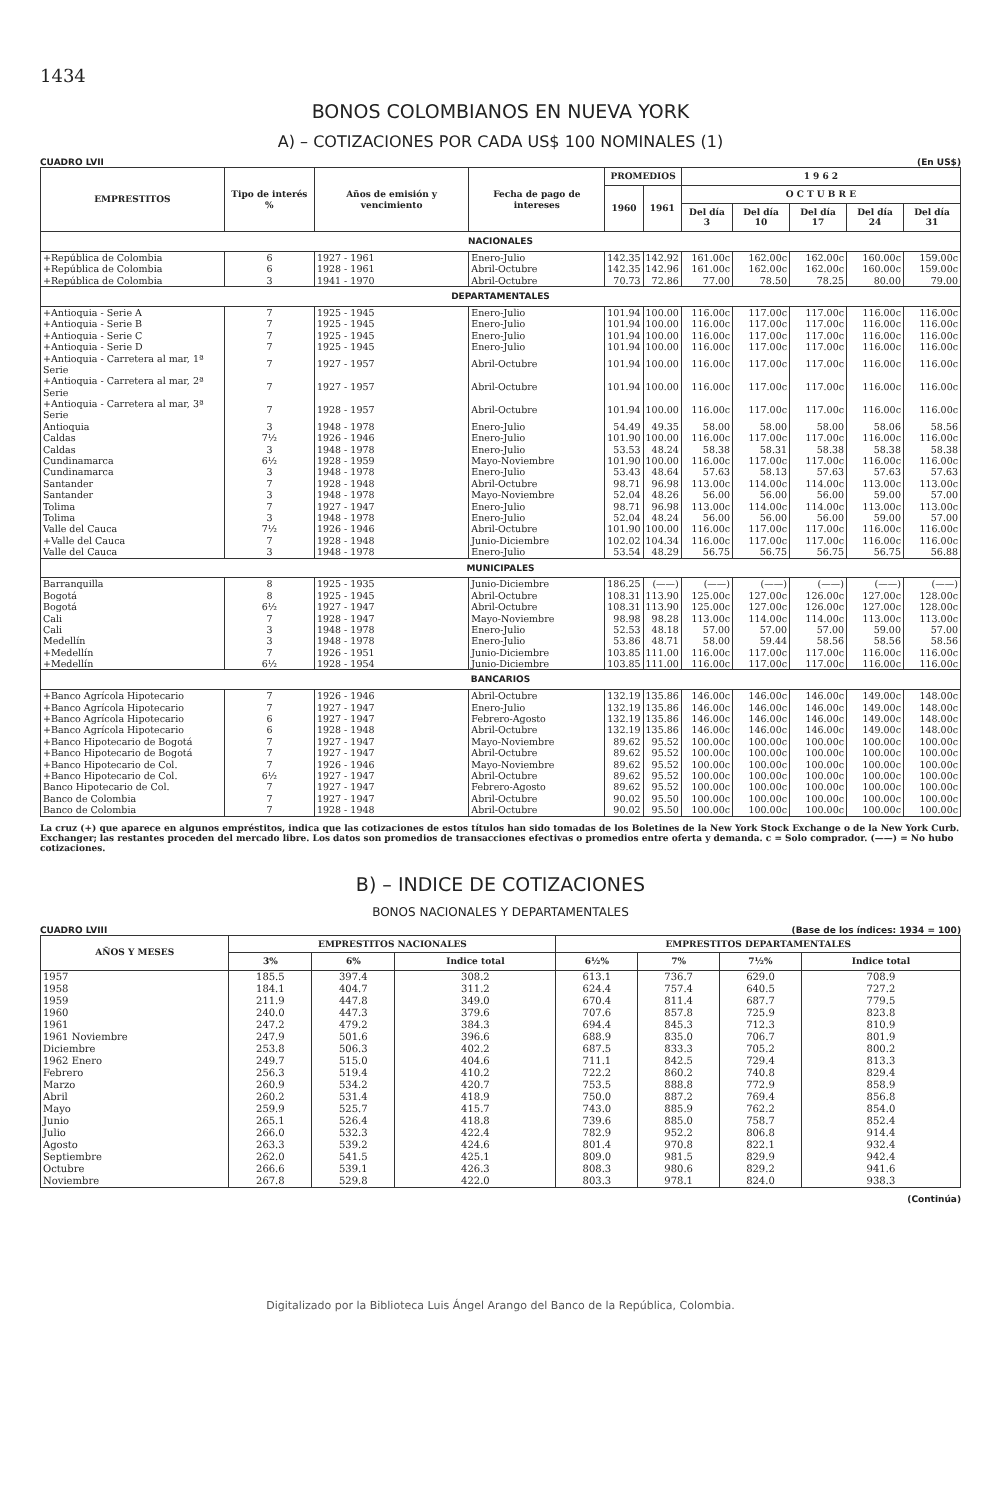1434
BONOS COLOMBIANOS EN NUEVA YORK
A) – COTIZACIONES POR CADA US$ 100 NOMINALES (1)
CUADRO LVII (En US$)
| EMPRESTITOS | Tipo de interés % | Años de emisión y vencimiento | Fecha de pago de intereses | PROMEDIOS | | 1 9 6 2 | | | | |
| --- | --- | --- | --- | --- | --- | --- | --- | --- | --- | --- |
| | | | | 1960 | 1961 | O C T U B R E | | | | |
| | | | | | | Del día 3 | Del día 10 | Del día 17 | Del día 24 | Del día 31 |
| NACIONALES | | | | | | | | | | |
| +República de Colombia | 6 | 1927 - 1961 | Enero-Julio | 142.35 | 142.92 | 161.00c | 162.00c | 162.00c | 160.00c | 159.00c |
| +República de Colombia | 6 | 1928 - 1961 | Abril-Octubre | 142.35 | 142.96 | 161.00c | 162.00c | 162.00c | 160.00c | 159.00c |
| +República de Colombia | 3 | 1941 - 1970 | Abril-Octubre | 70.73 | 72.86 | 77.00 | 78.50 | 78.25 | 80.00 | 79.00 |
| DEPARTAMENTALES | | | | | | | | | | |
| +Antioquia - Serie A | 7 | 1925 - 1945 | Enero-Julio | 101.94 | 100.00 | 116.00c | 117.00c | 117.00c | 116.00c | 116.00c |
| +Antioquia - Serie B | 7 | 1925 - 1945 | Enero-Julio | 101.94 | 100.00 | 116.00c | 117.00c | 117.00c | 116.00c | 116.00c |
| +Antioquia - Serie C | 7 | 1925 - 1945 | Enero-Julio | 101.94 | 100.00 | 116.00c | 117.00c | 117.00c | 116.00c | 116.00c |
| +Antioquia - Serie D | 7 | 1925 - 1945 | Enero-Julio | 101.94 | 100.00 | 116.00c | 117.00c | 117.00c | 116.00c | 116.00c |
| +Antioquia - Carretera al mar, 1ª Serie | 7 | 1927 - 1957 | Abril-Octubre | 101.94 | 100.00 | 116.00c | 117.00c | 117.00c | 116.00c | 116.00c |
| +Antioquia - Carretera al mar, 2ª Serie | 7 | 1927 - 1957 | Abril-Octubre | 101.94 | 100.00 | 116.00c | 117.00c | 117.00c | 116.00c | 116.00c |
| +Antioquia - Carretera al mar, 3ª Serie | 7 | 1928 - 1957 | Abril-Octubre | 101.94 | 100.00 | 116.00c | 117.00c | 117.00c | 116.00c | 116.00c |
| Antioquia | 3 | 1948 - 1978 | Enero-Julio | 54.49 | 49.35 | 58.00 | 58.00 | 58.00 | 58.06 | 58.56 |
| Caldas | 7½ | 1926 - 1946 | Enero-Julio | 101.90 | 100.00 | 116.00c | 117.00c | 117.00c | 116.00c | 116.00c |
| Caldas | 3 | 1948 - 1978 | Enero-Julio | 53.53 | 48.24 | 58.38 | 58.31 | 58.38 | 58.38 | 58.38 |
| Cundinamarca | 6½ | 1928 - 1959 | Mayo-Noviembre | 101.90 | 100.00 | 116.00c | 117.00c | 117.00c | 116.00c | 116.00c |
| Cundinamarca | 3 | 1948 - 1978 | Enero-Julio | 53.43 | 48.64 | 57.63 | 58.13 | 57.63 | 57.63 | 57.63 |
| Santander | 7 | 1928 - 1948 | Abril-Octubre | 98.71 | 96.98 | 113.00c | 114.00c | 114.00c | 113.00c | 113.00c |
| Santander | 3 | 1948 - 1978 | Mayo-Noviembre | 52.04 | 48.26 | 56.00 | 56.00 | 56.00 | 59.00 | 57.00 |
| Tolima | 7 | 1927 - 1947 | Enero-Julio | 98.71 | 96.98 | 113.00c | 114.00c | 114.00c | 113.00c | 113.00c |
| Tolima | 3 | 1948 - 1978 | Enero-Julio | 52.04 | 48.24 | 56.00 | 56.00 | 56.00 | 59.00 | 57.00 |
| Valle del Cauca | 7½ | 1926 - 1946 | Abril-Octubre | 101.90 | 100.00 | 116.00c | 117.00c | 117.00c | 116.00c | 116.00c |
| +Valle del Cauca | 7 | 1928 - 1948 | Junio-Diciembre | 102.02 | 104.34 | 116.00c | 117.00c | 117.00c | 116.00c | 116.00c |
| Valle del Cauca | 3 | 1948 - 1978 | Enero-Julio | 53.54 | 48.29 | 56.75 | 56.75 | 56.75 | 56.75 | 56.88 |
| MUNICIPALES | | | | | | | | | | |
| Barranquilla | 8 | 1925 - 1935 | Junio-Diciembre | 186.25 | (——) | (——) | (——) | (——) | (——) | (——) |
| Bogotá | 8 | 1925 - 1945 | Abril-Octubre | 108.31 | 113.90 | 125.00c | 127.00c | 126.00c | 127.00c | 128.00c |
| Bogotá | 6½ | 1927 - 1947 | Abril-Octubre | 108.31 | 113.90 | 125.00c | 127.00c | 126.00c | 127.00c | 128.00c |
| Cali | 7 | 1928 - 1947 | Mayo-Noviembre | 98.98 | 98.28 | 113.00c | 114.00c | 114.00c | 113.00c | 113.00c |
| Cali | 3 | 1948 - 1978 | Enero-Julio | 52.53 | 48.18 | 57.00 | 57.00 | 57.00 | 59.00 | 57.00 |
| Medellín | 3 | 1948 - 1978 | Enero-Julio | 53.86 | 48.71 | 58.00 | 59.44 | 58.56 | 58.56 | 58.56 |
| +Medellín | 7 | 1926 - 1951 | Junio-Diciembre | 103.85 | 111.00 | 116.00c | 117.00c | 117.00c | 116.00c | 116.00c |
| +Medellín | 6½ | 1928 - 1954 | Junio-Diciembre | 103.85 | 111.00 | 116.00c | 117.00c | 117.00c | 116.00c | 116.00c |
| BANCARIOS | | | | | | | | | | |
| +Banco Agrícola Hipotecario | 7 | 1926 - 1946 | Abril-Octubre | 132.19 | 135.86 | 146.00c | 146.00c | 146.00c | 149.00c | 148.00c |
| +Banco Agrícola Hipotecario | 7 | 1927 - 1947 | Enero-Julio | 132.19 | 135.86 | 146.00c | 146.00c | 146.00c | 149.00c | 148.00c |
| +Banco Agrícola Hipotecario | 6 | 1927 - 1947 | Febrero-Agosto | 132.19 | 135.86 | 146.00c | 146.00c | 146.00c | 149.00c | 148.00c |
| +Banco Agrícola Hipotecario | 6 | 1928 - 1948 | Abril-Octubre | 132.19 | 135.86 | 146.00c | 146.00c | 146.00c | 149.00c | 148.00c |
| +Banco Hipotecario de Bogotá | 7 | 1927 - 1947 | Mayo-Noviembre | 89.62 | 95.52 | 100.00c | 100.00c | 100.00c | 100.00c | 100.00c |
| +Banco Hipotecario de Bogotá | 7 | 1927 - 1947 | Abril-Octubre | 89.62 | 95.52 | 100.00c | 100.00c | 100.00c | 100.00c | 100.00c |
| +Banco Hipotecario de Col. | 7 | 1926 - 1946 | Mayo-Noviembre | 89.62 | 95.52 | 100.00c | 100.00c | 100.00c | 100.00c | 100.00c |
| +Banco Hipotecario de Col. | 6½ | 1927 - 1947 | Abril-Octubre | 89.62 | 95.52 | 100.00c | 100.00c | 100.00c | 100.00c | 100.00c |
| Banco Hipotecario de Col. | 7 | 1927 - 1947 | Febrero-Agosto | 89.62 | 95.52 | 100.00c | 100.00c | 100.00c | 100.00c | 100.00c |
| Banco de Colombia | 7 | 1927 - 1947 | Abril-Octubre | 90.02 | 95.50 | 100.00c | 100.00c | 100.00c | 100.00c | 100.00c |
| Banco de Colombia | 7 | 1928 - 1948 | Abril-Octubre | 90.02 | 95.50 | 100.00c | 100.00c | 100.00c | 100.00c | 100.00c |
La cruz (+) que aparece en algunos empréstitos, indica que las cotizaciones de estos títulos han sido tomadas de los Boletines de la New York Stock Exchange o de la New York Curb. Exchanger; las restantes proceden del mercado libre. Los datos son promedios de transacciones efectivas o promedios entre oferta y demanda. c = Solo comprador. (——) = No hubo cotizaciones.
B) – INDICE DE COTIZACIONES
BONOS NACIONALES Y DEPARTAMENTALES
CUADRO LVIII (Base de los índices: 1934 = 100)
| AÑOS Y MESES | EMPRESTITOS NACIONALES | | | EMPRESTITOS DEPARTAMENTALES | | | |
| --- | --- | --- | --- | --- | --- | --- | --- |
| | 3% | 6% | Indice total | 6½% | 7% | 7½% | Indice total |
| 1957 | 185.5 | 397.4 | 308.2 | 613.1 | 736.7 | 629.0 | 708.9 |
| 1958 | 184.1 | 404.7 | 311.2 | 624.4 | 757.4 | 640.5 | 727.2 |
| 1959 | 211.9 | 447.8 | 349.0 | 670.4 | 811.4 | 687.7 | 779.5 |
| 1960 | 240.0 | 447.3 | 379.6 | 707.6 | 857.8 | 725.9 | 823.8 |
| 1961 | 247.2 | 479.2 | 384.3 | 694.4 | 845.3 | 712.3 | 810.9 |
| 1961 Noviembre | 247.9 | 501.6 | 396.6 | 688.9 | 835.0 | 706.7 | 801.9 |
| Diciembre | 253.8 | 506.3 | 402.2 | 687.5 | 833.3 | 705.2 | 800.2 |
| 1962 Enero | 249.7 | 515.0 | 404.6 | 711.1 | 842.5 | 729.4 | 813.3 |
| Febrero | 256.3 | 519.4 | 410.2 | 722.2 | 860.2 | 740.8 | 829.4 |
| Marzo | 260.9 | 534.2 | 420.7 | 753.5 | 888.8 | 772.9 | 858.9 |
| Abril | 260.2 | 531.4 | 418.9 | 750.0 | 887.2 | 769.4 | 856.8 |
| Mayo | 259.9 | 525.7 | 415.7 | 743.0 | 885.9 | 762.2 | 854.0 |
| Junio | 265.1 | 526.4 | 418.8 | 739.6 | 885.0 | 758.7 | 852.4 |
| Julio | 266.0 | 532.3 | 422.4 | 782.9 | 952.2 | 806.8 | 914.4 |
| Agosto | 263.3 | 539.2 | 424.6 | 801.4 | 970.8 | 822.1 | 932.4 |
| Septiembre | 262.0 | 541.5 | 425.1 | 809.0 | 981.5 | 829.9 | 942.4 |
| Octubre | 266.6 | 539.1 | 426.3 | 808.3 | 980.6 | 829.2 | 941.6 |
| Noviembre | 267.8 | 529.8 | 422.0 | 803.3 | 978.1 | 824.0 | 938.3 |
(Continúa)
Digitalizado por la Biblioteca Luis Ángel Arango del Banco de la República, Colombia.